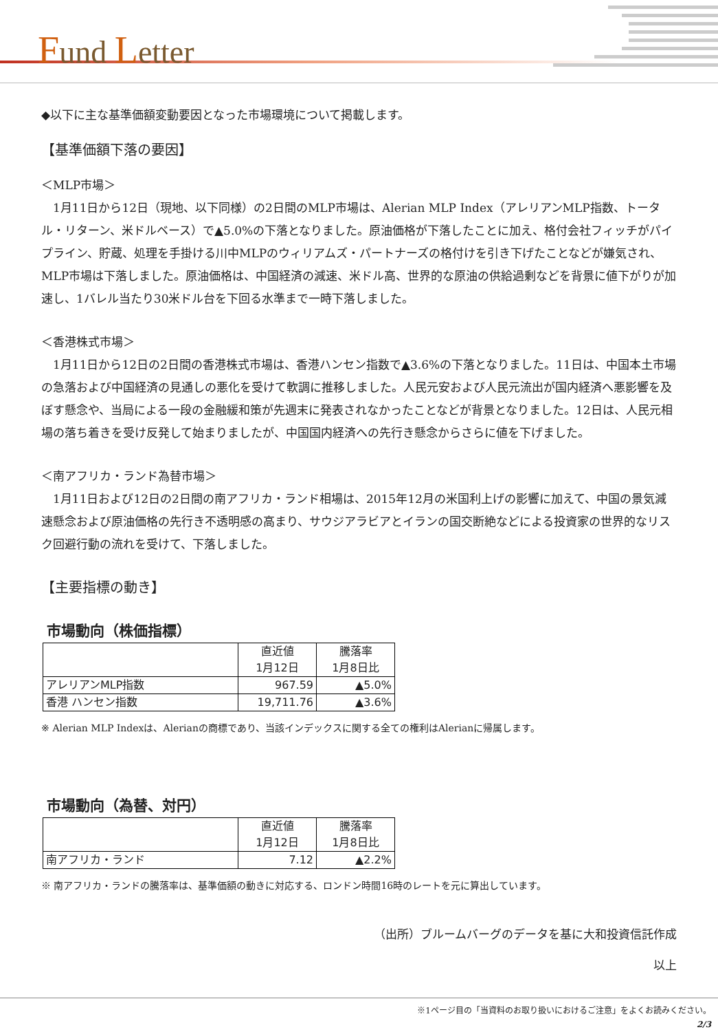Fund Letter
◆以下に主な基準価額変動要因となった市場環境について掲載します。
【基準価額下落の要因】
＜MLP市場＞
　1月11日から12日（現地、以下同様）の2日間のMLP市場は、Alerian MLP Index（アレリアンMLP指数、トータル・リターン、米ドルベース）で▲5.0%の下落となりました。原油価格が下落したことに加え、格付会社フィッチがパイプライン、貯蔵、処理を手掛ける川中MLPのウィリアムズ・パートナーズの格付けを引き下げたことなどが嫌気され、MLP市場は下落しました。原油価格は、中国経済の減速、米ドル高、世界的な原油の供給過剰などを背景に値下がりが加速し、1バレル当たり30米ドル台を下回る水準まで一時下落しました。
＜香港株式市場＞
　1月11日から12日の2日間の香港株式市場は、香港ハンセン指数で▲3.6%の下落となりました。11日は、中国本土市場の急落および中国経済の見通しの悪化を受けて軟調に推移しました。人民元安および人民元流出が国内経済へ悪影響を及ぼす懸念や、当局による一段の金融緩和策が先週末に発表されなかったことなどが背景となりました。12日は、人民元相場の落ち着きを受け反発して始まりましたが、中国国内経済への先行き懸念からさらに値を下げました。
＜南アフリカ・ランド為替市場＞
　1月11日および12日の2日間の南アフリカ・ランド相場は、2015年12月の米国利上げの影響に加えて、中国の景気減速懸念および原油価格の先行き不透明感の高まり、サウジアラビアとイランの国交断絶などによる投資家の世界的なリスク回避行動の流れを受けて、下落しました。
【主要指標の動き】
市場動向（株価指標）
| | 直近値 1月12日 | 騰落率 1月8日比 |
| アレリアンMLP指数 | 967.59 | ▲5.0% |
| 香港 ハンセン指数 | 19,711.76 | ▲3.6% |
※ Alerian MLP Indexは、Alerianの商標であり、当該インデックスに関する全ての権利はAlerianに帰属します。
市場動向（為替、対円）
| | 直近値 1月12日 | 騰落率 1月8日比 |
| 南アフリカ・ランド | 7.12 | ▲2.2% |
※ 南アフリカ・ランドの騰落率は、基準価額の動きに対応する、ロンドン時間16時のレートを元に算出しています。
（出所）ブルームバーグのデータを基に大和投資信託作成
以上
※1ページ目の「当資料のお取り扱いにおけるご注意」をよくお読みください。
2/3